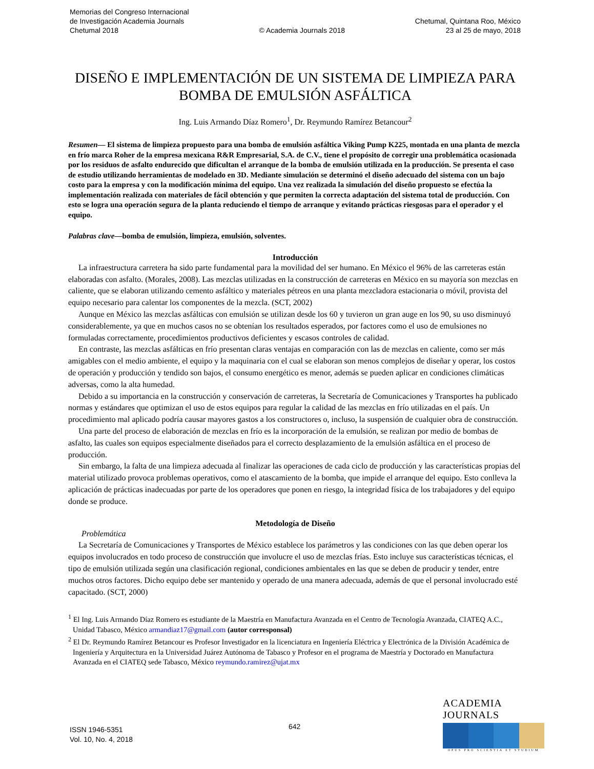Memorias del Congreso Internacional
de Investigación Academia Journals
Chetumal 2018
© Academia Journals 2018
Chetumal, Quintana Roo, México
23 al 25 de mayo, 2018
DISEÑO E IMPLEMENTACIÓN DE UN SISTEMA DE LIMPIEZA PARA BOMBA DE EMULSIÓN ASFÁLTICA
Ing. Luis Armando Díaz Romero<sup>1</sup>, Dr. Reymundo Ramírez Betancour<sup>2</sup>
Resumen— El sistema de limpieza propuesto para una bomba de emulsión asfáltica Viking Pump K225, montada en una planta de mezcla en frío marca Roher de la empresa mexicana R&R Empresarial, S.A. de C.V., tiene el propósito de corregir una problemática ocasionada por los residuos de asfalto endurecido que dificultan el arranque de la bomba de emulsión utilizada en la producción. Se presenta el caso de estudio utilizando herramientas de modelado en 3D. Mediante simulación se determinó el diseño adecuado del sistema con un bajo costo para la empresa y con la modificación mínima del equipo. Una vez realizada la simulación del diseño propuesto se efectúa la implementación realizada con materiales de fácil obtención y que permiten la correcta adaptación del sistema total de producción. Con esto se logra una operación segura de la planta reduciendo el tiempo de arranque y evitando prácticas riesgosas para el operador y el equipo.
Palabras clave—bomba de emulsión, limpieza, emulsión, solventes.
Introducción
La infraestructura carretera ha sido parte fundamental para la movilidad del ser humano. En México el 96% de las carreteras están elaboradas con asfalto. (Morales, 2008). Las mezclas utilizadas en la construcción de carreteras en México en su mayoría son mezclas en caliente, que se elaboran utilizando cemento asfáltico y materiales pétreos en una planta mezcladora estacionaria o móvil, provista del equipo necesario para calentar los componentes de la mezcla. (SCT, 2002)
Aunque en México las mezclas asfálticas con emulsión se utilizan desde los 60 y tuvieron un gran auge en los 90, su uso disminuyó considerablemente, ya que en muchos casos no se obtenían los resultados esperados, por factores como el uso de emulsiones no formuladas correctamente, procedimientos productivos deficientes y escasos controles de calidad.
En contraste, las mezclas asfálticas en frío presentan claras ventajas en comparación con las de mezclas en caliente, como ser más amigables con el medio ambiente, el equipo y la maquinaria con el cual se elaboran son menos complejos de diseñar y operar, los costos de operación y producción y tendido son bajos, el consumo energético es menor, además se pueden aplicar en condiciones climáticas adversas, como la alta humedad.
Debido a su importancia en la construcción y conservación de carreteras, la Secretaría de Comunicaciones y Transportes ha publicado normas y estándares que optimizan el uso de estos equipos para regular la calidad de las mezclas en frío utilizadas en el país. Un procedimiento mal aplicado podría causar mayores gastos a los constructores o, incluso, la suspensión de cualquier obra de construcción.
Una parte del proceso de elaboración de mezclas en frío es la incorporación de la emulsión, se realizan por medio de bombas de asfalto, las cuales son equipos especialmente diseñados para el correcto desplazamiento de la emulsión asfáltica en el proceso de producción.
Sin embargo, la falta de una limpieza adecuada al finalizar las operaciones de cada ciclo de producción y las características propias del material utilizado provoca problemas operativos, como el atascamiento de la bomba, que impide el arranque del equipo. Esto conlleva la aplicación de prácticas inadecuadas por parte de los operadores que ponen en riesgo, la integridad física de los trabajadores y del equipo donde se produce.
Metodología de Diseño
Problemática
La Secretaría de Comunicaciones y Transportes de México establece los parámetros y las condiciones con las que deben operar los equipos involucrados en todo proceso de construcción que involucre el uso de mezclas frías. Esto incluye sus características técnicas, el tipo de emulsión utilizada según una clasificación regional, condiciones ambientales en las que se deben de producir y tender, entre muchos otros factores. Dicho equipo debe ser mantenido y operado de una manera adecuada, además de que el personal involucrado esté capacitado. (SCT, 2000)
<sup>1</sup> El Ing. Luis Armando Díaz Romero es estudiante de la Maestría en Manufactura Avanzada en el Centro de Tecnología Avanzada, CIATEQ A.C., Unidad Tabasco, México armandiaz17@gmail.com (autor corresponsal)
<sup>2</sup> El Dr. Reymundo Ramírez Betancour es Profesor Investigador en la licenciatura en Ingeniería Eléctrica y Electrónica de la División Académica de Ingeniería y Arquitectura en la Universidad Juárez Autónoma de Tabasco y Profesor en el programa de Maestría y Doctorado en Manufactura Avanzada en el CIATEQ sede Tabasco, México reymundo.ramirez@ujat.mx
ISSN 1946-5351
Vol. 10, No. 4, 2018
642
ACADEMIA JOURNALS
OPUS PRO SCIENTIA ET STUDIUM